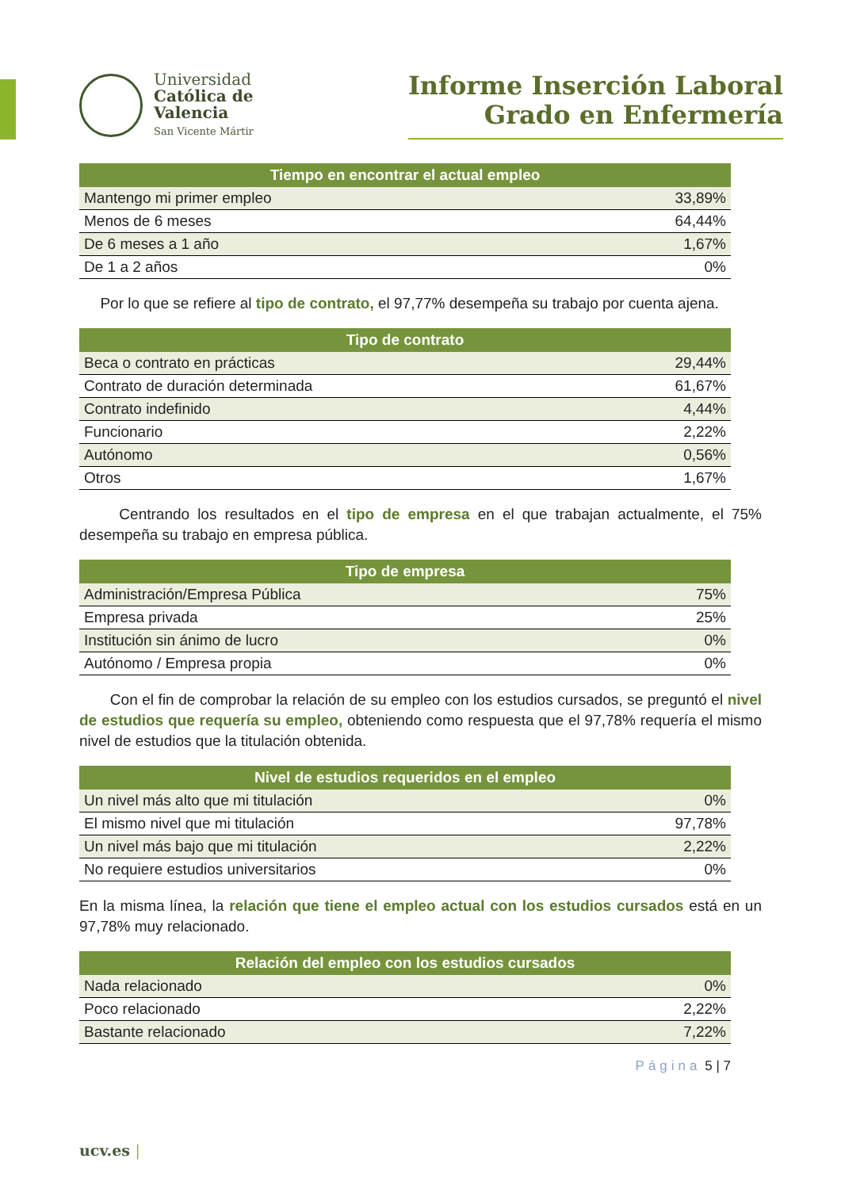Universidad
Católica de
Valencia
San Vicente Mártir
Informe Inserción Laboral
Grado en Enfermería
| Tiempo en encontrar el actual empleo | |
| --- | --- |
| Mantengo mi primer empleo | 33,89% |
| Menos de 6 meses | 64,44% |
| De 6 meses a 1 año | 1,67% |
| De 1 a 2 años | 0% |
Por lo que se refiere al tipo de contrato, el 97,77% desempeña su trabajo por cuenta ajena.
| Tipo de contrato | |
| --- | --- |
| Beca o contrato en prácticas | 29,44% |
| Contrato de duración determinada | 61,67% |
| Contrato indefinido | 4,44% |
| Funcionario | 2,22% |
| Autónomo | 0,56% |
| Otros | 1,67% |
Centrando los resultados en el tipo de empresa en el que trabajan actualmente, el 75% desempeña su trabajo en empresa pública.
| Tipo de empresa | |
| --- | --- |
| Administración/Empresa Pública | 75% |
| Empresa privada | 25% |
| Institución sin ánimo de lucro | 0% |
| Autónomo / Empresa propia | 0% |
Con el fin de comprobar la relación de su empleo con los estudios cursados, se preguntó el nivel de estudios que requería su empleo, obteniendo como respuesta que el 97,78% requería el mismo nivel de estudios que la titulación obtenida.
| Nivel de estudios requeridos en el empleo | |
| --- | --- |
| Un nivel más alto que mi titulación | 0% |
| El mismo nivel que mi titulación | 97,78% |
| Un nivel más bajo que mi titulación | 2,22% |
| No requiere estudios universitarios | 0% |
En la misma línea, la relación que tiene el empleo actual con los estudios cursados está en un 97,78% muy relacionado.
| Relación del empleo con los estudios cursados | |
| --- | --- |
| Nada relacionado | 0% |
| Poco relacionado | 2,22% |
| Bastante relacionado | 7,22% |
Página 5 | 7
ucv.es |